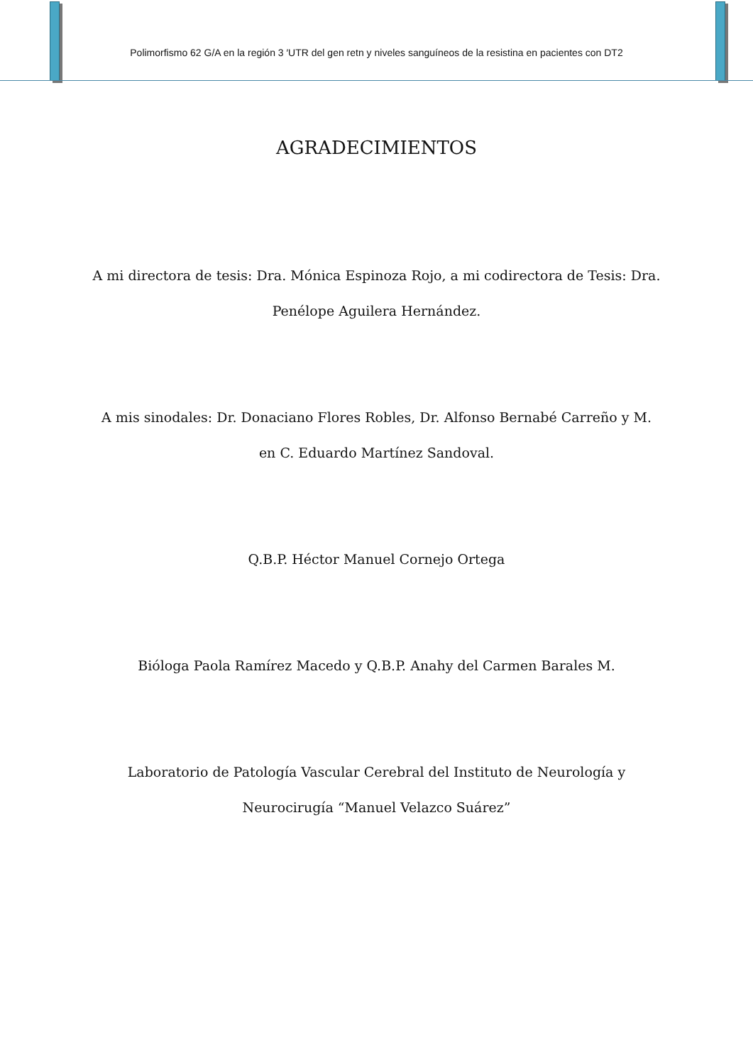Polimorfismo 62 G/A en la región 3 ′UTR del gen retn y niveles sanguíneos de la resistina en pacientes con DT2
AGRADECIMIENTOS
A mi directora de tesis: Dra. Mónica Espinoza Rojo, a mi codirectora de Tesis: Dra. Penélope Aguilera Hernández.
A mis sinodales: Dr. Donaciano Flores Robles, Dr. Alfonso Bernabé Carreño y M. en C. Eduardo Martínez Sandoval.
Q.B.P. Héctor Manuel Cornejo Ortega
Bióloga Paola Ramírez Macedo y Q.B.P. Anahy del Carmen Barales M.
Laboratorio de Patología Vascular Cerebral del Instituto de Neurología y Neurocirugía “Manuel Velazco Suárez”